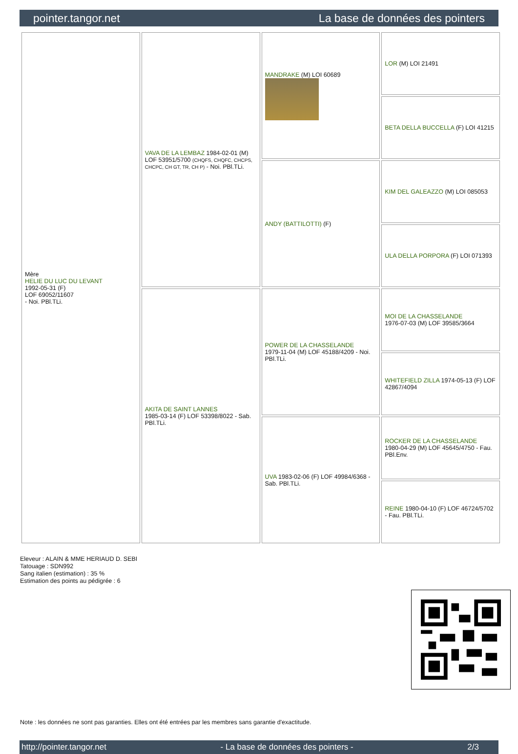pointer.tangor.net La base de données des pointers
| Mère HELIE DU LUC DU LEVANT 1992-05-31 (F) LOF 69052/11607 - Noi. PBl.TLi. | VAVA DE LA LEMBAZ 1984-02-01 (M) LOF 53951/5700 (CHQFS, CHQFC, CHCPS, CHCPC, CH GT, TR, CH P) - Noi. PBl.TLi. | MANDRAKE (M) LOI 60689 | LOR (M) LOI 21491 |
| | | | BETA DELLA BUCCELLA (F) LOI 41215 |
| | | ANDY (BATTILOTTI) (F) | KIM DEL GALEAZZO (M) LOI 085053 |
| | | | ULA DELLA PORPORA (F) LOI 071393 |
| | AKITA DE SAINT LANNES 1985-03-14 (F) LOF 53398/8022 - Sab. PBl.TLi. | POWER DE LA CHASSELANDE 1979-11-04 (M) LOF 45188/4209 - Noi. PBl.TLi. | MOI DE LA CHASSELANDE 1976-07-03 (M) LOF 39585/3664 |
| | | | WHITEFIELD ZILLA 1974-05-13 (F) LOF 42867/4094 |
| | | UVA 1983-02-06 (F) LOF 49984/6368 - Sab. PBl.TLi. | ROCKER DE LA CHASSELANDE 1980-04-29 (M) LOF 45645/4750 - Fau. PBl.Env. |
| | | | REINE 1980-04-10 (F) LOF 46724/5702 - Fau. PBl.TLi. |
Eleveur : ALAIN & MME HERIAUD D. SEBI
Tatouage : SDN992
Sang italien (estimation) : 35 %
Estimation des points au pédigrée : 6
Note : les données ne sont pas garanties. Elles ont été entrées par les membres sans garantie d'exactitude.
http://pointer.tangor.net - La base de données des pointers - 2/3